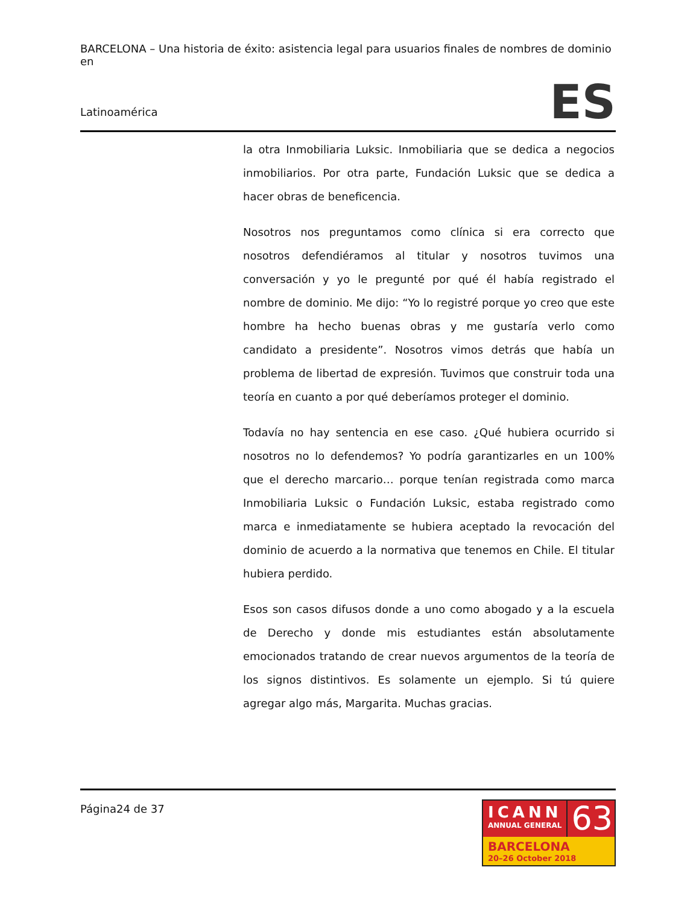BARCELONA – Una historia de éxito: asistencia legal para usuarios finales de nombres de dominio en
Latinoamérica
ES
la otra Inmobiliaria Luksic. Inmobiliaria que se dedica a negocios inmobiliarios. Por otra parte, Fundación Luksic que se dedica a hacer obras de beneficencia.
Nosotros nos preguntamos como clínica si era correcto que nosotros defendiéramos al titular y nosotros tuvimos una conversación y yo le pregunté por qué él había registrado el nombre de dominio. Me dijo: “Yo lo registré porque yo creo que este hombre ha hecho buenas obras y me gustaría verlo como candidato a presidente”. Nosotros vimos detrás que había un problema de libertad de expresión. Tuvimos que construir toda una teoría en cuanto a por qué deberíamos proteger el dominio.
Todavía no hay sentencia en ese caso. ¿Qué hubiera ocurrido si nosotros no lo defendemos? Yo podría garantizarles en un 100% que el derecho marcario… porque tenían registrada como marca Inmobiliaria Luksic o Fundación Luksic, estaba registrado como marca e inmediatamente se hubiera aceptado la revocación del dominio de acuerdo a la normativa que tenemos en Chile. El titular hubiera perdido.
Esos son casos difusos donde a uno como abogado y a la escuela de Derecho y donde mis estudiantes están absolutamente emocionados tratando de crear nuevos argumentos de la teoría de los signos distintivos. Es solamente un ejemplo. Si tú quiere agregar algo más, Margarita. Muchas gracias.
Página24 de 37
ICANN
ANNUAL GENERAL
63
BARCELONA
20–26 October 2018